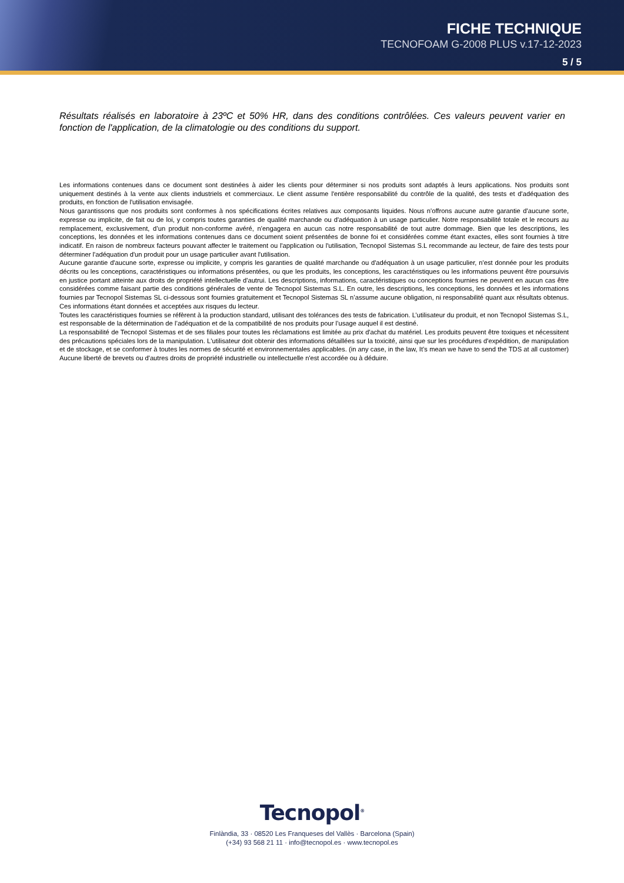FICHE TECHNIQUE
TECNOFOAM G-2008 PLUS v.17-12-2023
5 / 5
Résultats réalisés en laboratoire à 23ºC et 50% HR, dans des conditions contrôlées. Ces valeurs peuvent varier en fonction de l'application, de la climatologie ou des conditions du support.
Les informations contenues dans ce document sont destinées à aider les clients pour déterminer si nos produits sont adaptés à leurs applications. Nos produits sont uniquement destinés à la vente aux clients industriels et commerciaux. Le client assume l'entière responsabilité du contrôle de la qualité, des tests et d'adéquation des produits, en fonction de l'utilisation envisagée.
Nous garantissons que nos produits sont conformes à nos spécifications écrites relatives aux composants liquides. Nous n'offrons aucune autre garantie d'aucune sorte, expresse ou implicite, de fait ou de loi, y compris toutes garanties de qualité marchande ou d'adéquation à un usage particulier. Notre responsabilité totale et le recours au remplacement, exclusivement, d’un produit non-conforme avéré, n’engagera en aucun cas notre responsabilité de tout autre dommage. Bien que les descriptions, les conceptions, les données et les informations contenues dans ce document soient présentées de bonne foi et considérées comme étant exactes, elles sont fournies à titre indicatif. En raison de nombreux facteurs pouvant affecter le traitement ou l'application ou l'utilisation, Tecnopol Sistemas S.L recommande au lecteur, de faire des tests pour déterminer l'adéquation d'un produit pour un usage particulier avant l'utilisation.
Aucune garantie d'aucune sorte, expresse ou implicite, y compris les garanties de qualité marchande ou d'adéquation à un usage particulier, n'est donnée pour les produits décrits ou les conceptions, caractéristiques ou informations présentées, ou que les produits, les conceptions, les caractéristiques ou les informations peuvent être poursuivis en justice portant atteinte aux droits de propriété intellectuelle d'autrui. Les descriptions, informations, caractéristiques ou conceptions fournies ne peuvent en aucun cas être considérées comme faisant partie des conditions générales de vente de Tecnopol Sistemas S.L. En outre, les descriptions, les conceptions, les données et les informations fournies par Tecnopol Sistemas SL ci-dessous sont fournies gratuitement et Tecnopol Sistemas SL n’assume aucune obligation, ni responsabilité quant aux résultats obtenus. Ces informations étant données et acceptées aux risques du lecteur.
Toutes les caractéristiques fournies se réfèrent à la production standard, utilisant des tolérances des tests de fabrication. L’utilisateur du produit, et non Tecnopol Sistemas S.L, est responsable de la détermination de l’adéquation et de la compatibilité de nos produits pour l’usage auquel il est destiné.
La responsabilité de Tecnopol Sistemas et de ses filiales pour toutes les réclamations est limitée au prix d'achat du matériel. Les produits peuvent être toxiques et nécessitent des précautions spéciales lors de la manipulation. L'utilisateur doit obtenir des informations détaillées sur la toxicité, ainsi que sur les procédures d'expédition, de manipulation et de stockage, et se conformer à toutes les normes de sécurité et environnementales applicables. (in any case, in the law, It’s mean we have to send the TDS at all customer) Aucune liberté de brevets ou d'autres droits de propriété industrielle ou intellectuelle n'est accordée ou à déduire.
Tecnopol<sup>®</sup>
Finlàndia, 33 · 08520 Les Franqueses del Vallès · Barcelona (Spain)
(+34) 93 568 21 11 · info@tecnopol.es · www.tecnopol.es